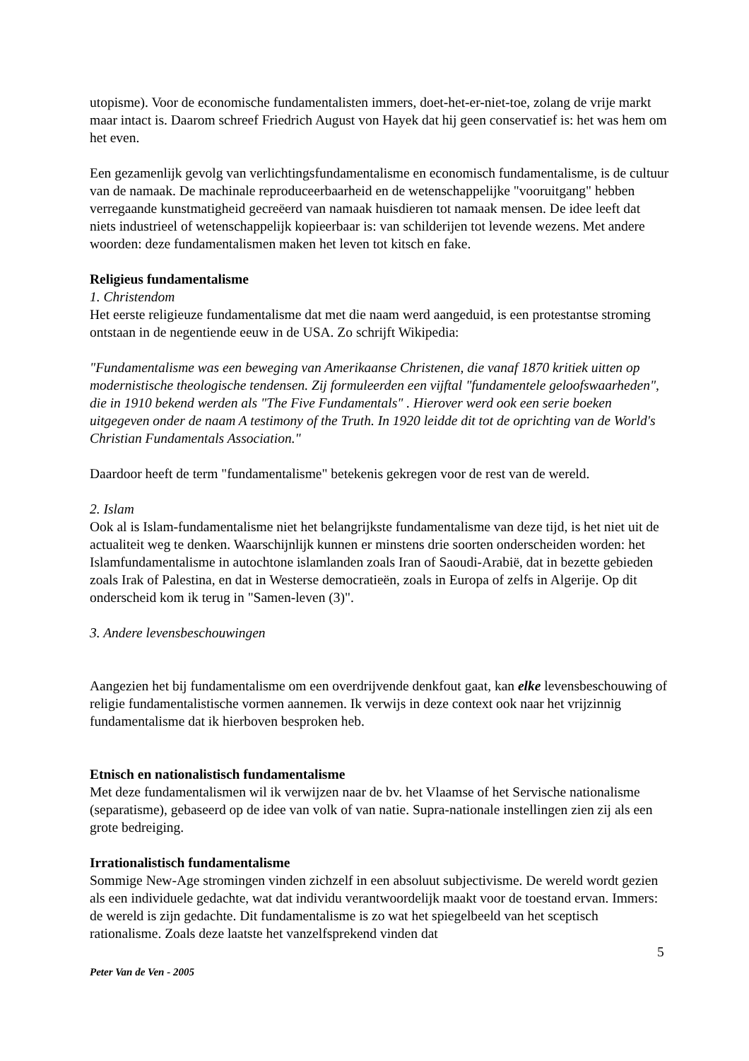utopisme). Voor de economische fundamentalisten immers, doet-het-er-niet-toe, zolang de vrije markt maar intact is. Daarom schreef Friedrich August von Hayek dat hij geen conservatief is: het was hem om het even.
Een gezamenlijk gevolg van verlichtingsfundamentalisme en economisch fundamentalisme, is de cultuur van de namaak. De machinale reproduceerbaarheid en de wetenschappelijke "vooruitgang" hebben verregaande kunstmatigheid gecreëerd van namaak huisdieren tot namaak mensen. De idee leeft dat niets industrieel of wetenschappelijk kopieerbaar is: van schilderijen tot levende wezens. Met andere woorden: deze fundamentalismen maken het leven tot kitsch en fake.
Religieus fundamentalisme
1. Christendom
Het eerste religieuze fundamentalisme dat met die naam werd aangeduid, is een protestantse stroming ontstaan in de negentiende eeuw in de USA. Zo schrijft Wikipedia:
"Fundamentalisme was een beweging van Amerikaanse Christenen, die vanaf 1870 kritiek uitten op modernistische theologische tendensen. Zij formuleerden een vijftal "fundamentele geloofswaarheden", die in 1910 bekend werden als "The Five Fundamentals" . Hierover werd ook een serie boeken uitgegeven onder de naam A testimony of the Truth. In 1920 leidde dit tot de oprichting van de World's Christian Fundamentals Association."
Daardoor heeft de term "fundamentalisme" betekenis gekregen voor de rest van de wereld.
2. Islam
Ook al is Islam-fundamentalisme niet het belangrijkste fundamentalisme van deze tijd, is het niet uit de actualiteit weg te denken. Waarschijnlijk kunnen er minstens drie soorten onderscheiden worden: het Islamfundamentalisme in autochtone islamlanden zoals Iran of Saoudi-Arabië, dat in bezette gebieden zoals Irak of Palestina, en dat in Westerse democratieën, zoals in Europa of zelfs in Algerije. Op dit onderscheid kom ik terug in "Samen-leven (3)".
3. Andere levensbeschouwingen
Aangezien het bij fundamentalisme om een overdrijvende denkfout gaat, kan elke levensbeschouwing of religie fundamentalistische vormen aannemen. Ik verwijs in deze context ook naar het vrijzinnig fundamentalisme dat ik hierboven besproken heb.
Etnisch en nationalistisch fundamentalisme
Met deze fundamentalismen wil ik verwijzen naar de bv. het Vlaamse of het Servische nationalisme (separatisme), gebaseerd op de idee van volk of van natie. Supra-nationale instellingen zien zij als een grote bedreiging.
Irrationalistisch fundamentalisme
Sommige New-Age stromingen vinden zichzelf in een absoluut subjectivisme. De wereld wordt gezien als een individuele gedachte, wat dat individu verantwoordelijk maakt voor de toestand ervan. Immers: de wereld is zijn gedachte. Dit fundamentalisme is zo wat het spiegelbeeld van het sceptisch rationalisme. Zoals deze laatste het vanzelfsprekend vinden dat
5
Peter Van de Ven - 2005